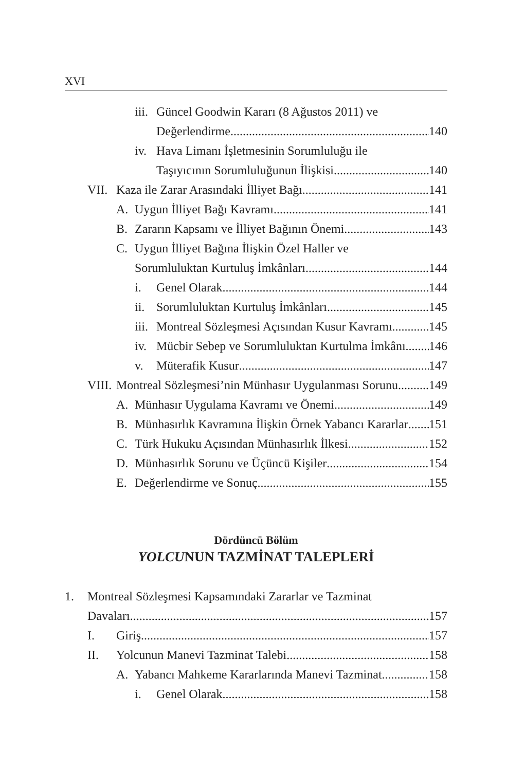XVI
iii.
Güncel Goodwin Kararı (8 Ağustos 2011) ve
Değerlendirme 140
iv.
Hava Limanı İşletmesinin Sorumluluğu ile
Taşıyıcının Sorumluluğunun İlişkisi 140
VII.
Kaza ile Zarar Arasındaki İlliyet Bağı 141
A. Uygun İlliyet Bağı Kavramı 141
B. Zararın Kapsamı ve İlliyet Bağının Önemi 143
C. Uygun İlliyet Bağına İlişkin Özel Haller ve
Sorumluluktan Kurtuluş İmkânları 144
i. Genel Olarak 144
ii.
Sorumluluktan Kurtuluş İmkânları 145
iii.
Montreal Sözleşmesi Açısından Kusur Kavramı 145
iv.
Mücbir Sebep ve Sorumluluktan Kurtulma İmkânı 146
v. Müterafik Kusur 147
VIII.
Montreal Sözleşmesi’nin Münhasır Uygulanması Sorunu 149
A. Münhasır Uygulama Kavramı ve Önemi 149
B. Münhasırlık Kavramına İlişkin Örnek Yabancı Kararlar 151
C. Türk Hukuku Açısından Münhasırlık İlkesi 152
D. Münhasırlık Sorunu ve Üçüncü Kişiler 154
E. Değerlendirme ve Sonuç 155
Dördüncü Bölüm
YOLCUNUN TAZMİNAT TALEPLERİ
1. Montreal Sözleşmesi Kapsamındaki Zararlar ve Tazminat
Davaları 157
I. Giriş 157
II. Yolcunun Manevi Tazminat Talebi 158
A. Yabancı Mahkeme Kararlarında Manevi Tazminat 158
i. Genel Olarak 158